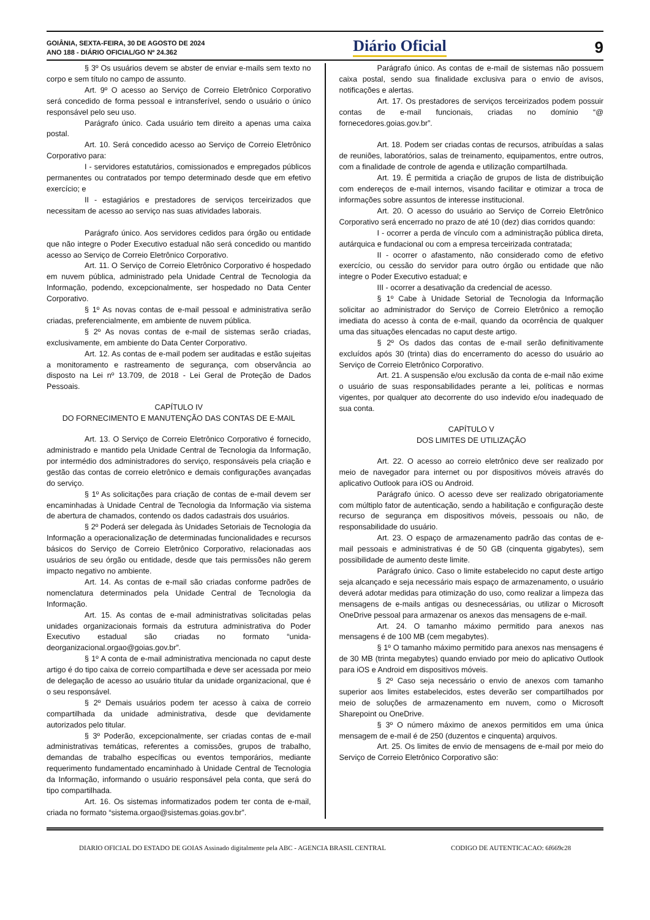GOIÂNIA, SEXTA-FEIRA, 30 DE AGOSTO DE 2024
ANO 188 - DIÁRIO OFICIAL/GO Nº 24.362
Diário Oficial
9
§ 3º Os usuários devem se abster de enviar e-mails sem texto no corpo e sem título no campo de assunto.
Art. 9º O acesso ao Serviço de Correio Eletrônico Corporativo será concedido de forma pessoal e intransferível, sendo o usuário o único responsável pelo seu uso.
Parágrafo único. Cada usuário tem direito a apenas uma caixa postal.
Art. 10. Será concedido acesso ao Serviço de Correio Eletrônico Corporativo para:
I - servidores estatutários, comissionados e empregados públicos permanentes ou contratados por tempo determinado desde que em efetivo exercício; e
II - estagiários e prestadores de serviços terceirizados que necessitam de acesso ao serviço nas suas atividades laborais.
Parágrafo único. Aos servidores cedidos para órgão ou entidade que não integre o Poder Executivo estadual não será concedido ou mantido acesso ao Serviço de Correio Eletrônico Corporativo.
Art. 11. O Serviço de Correio Eletrônico Corporativo é hospedado em nuvem pública, administrado pela Unidade Central de Tecnologia da Informação, podendo, excepcionalmente, ser hospedado no Data Center Corporativo.
§ 1º As novas contas de e-mail pessoal e administrativa serão criadas, preferencialmente, em ambiente de nuvem pública.
§ 2º As novas contas de e-mail de sistemas serão criadas, exclusivamente, em ambiente do Data Center Corporativo.
Art. 12. As contas de e-mail podem ser auditadas e estão sujeitas a monitoramento e rastreamento de segurança, com observância ao disposto na Lei nº 13.709, de 2018 - Lei Geral de Proteção de Dados Pessoais.
CAPÍTULO IV
DO FORNECIMENTO E MANUTENÇÃO DAS CONTAS DE E-MAIL
Art. 13. O Serviço de Correio Eletrônico Corporativo é fornecido, administrado e mantido pela Unidade Central de Tecnologia da Informação, por intermédio dos administradores do serviço, responsáveis pela criação e gestão das contas de correio eletrônico e demais configurações avançadas do serviço.
§ 1º As solicitações para criação de contas de e-mail devem ser encaminhadas à Unidade Central de Tecnologia da Informação via sistema de abertura de chamados, contendo os dados cadastrais dos usuários.
§ 2º Poderá ser delegada às Unidades Setoriais de Tecnologia da Informação a operacionalização de determinadas funcionalidades e recursos básicos do Serviço de Correio Eletrônico Corporativo, relacionadas aos usuários de seu órgão ou entidade, desde que tais permissões não gerem impacto negativo no ambiente.
Art. 14. As contas de e-mail são criadas conforme padrões de nomenclatura determinados pela Unidade Central de Tecnologia da Informação.
Art. 15. As contas de e-mail administrativas solicitadas pelas unidades organizacionais formais da estrutura administrativa do Poder Executivo estadual são criadas no formato “unida-deorganizacional.orgao@goias.gov.br”.
§ 1º A conta de e-mail administrativa mencionada no caput deste artigo é do tipo caixa de correio compartilhada e deve ser acessada por meio de delegação de acesso ao usuário titular da unidade organizacional, que é o seu responsável.
§ 2º Demais usuários podem ter acesso à caixa de correio compartilhada da unidade administrativa, desde que devidamente autorizados pelo titular.
§ 3º Poderão, excepcionalmente, ser criadas contas de e-mail administrativas temáticas, referentes a comissões, grupos de trabalho, demandas de trabalho específicas ou eventos temporários, mediante requerimento fundamentado encaminhado à Unidade Central de Tecnologia da Informação, informando o usuário responsável pela conta, que será do tipo compartilhada.
Art. 16. Os sistemas informatizados podem ter conta de e-mail, criada no formato “sistema.orgao@sistemas.goias.gov.br”.
Parágrafo único. As contas de e-mail de sistemas não possuem caixa postal, sendo sua finalidade exclusiva para o envio de avisos, notificações e alertas.
Art. 17. Os prestadores de serviços terceirizados podem possuir contas de e-mail funcionais, criadas no domínio “@ fornecedores.goias.gov.br”.
Art. 18. Podem ser criadas contas de recursos, atribuídas a salas de reuniões, laboratórios, salas de treinamento, equipamentos, entre outros, com a finalidade de controle de agenda e utilização compartilhada.
Art. 19. É permitida a criação de grupos de lista de distribuição com endereços de e-mail internos, visando facilitar e otimizar a troca de informações sobre assuntos de interesse institucional.
Art. 20. O acesso do usuário ao Serviço de Correio Eletrônico Corporativo será encerrado no prazo de até 10 (dez) dias corridos quando:
I - ocorrer a perda de vínculo com a administração pública direta, autárquica e fundacional ou com a empresa terceirizada contratada;
II - ocorrer o afastamento, não considerado como de efetivo exercício, ou cessão do servidor para outro órgão ou entidade que não integre o Poder Executivo estadual; e
III - ocorrer a desativação da credencial de acesso.
§ 1º Cabe à Unidade Setorial de Tecnologia da Informação solicitar ao administrador do Serviço de Correio Eletrônico a remoção imediata do acesso à conta de e-mail, quando da ocorrência de qualquer uma das situações elencadas no caput deste artigo.
§ 2º Os dados das contas de e-mail serão definitivamente excluídos após 30 (trinta) dias do encerramento do acesso do usuário ao Serviço de Correio Eletrônico Corporativo.
Art. 21. A suspensão e/ou exclusão da conta de e-mail não exime o usuário de suas responsabilidades perante a lei, políticas e normas vigentes, por qualquer ato decorrente do uso indevido e/ou inadequado de sua conta.
CAPÍTULO V
DOS LIMITES DE UTILIZAÇÃO
Art. 22. O acesso ao correio eletrônico deve ser realizado por meio de navegador para internet ou por dispositivos móveis através do aplicativo Outlook para iOS ou Android.
Parágrafo único. O acesso deve ser realizado obrigatoriamente com múltiplo fator de autenticação, sendo a habilitação e configuração deste recurso de segurança em dispositivos móveis, pessoais ou não, de responsabilidade do usuário.
Art. 23. O espaço de armazenamento padrão das contas de e-mail pessoais e administrativas é de 50 GB (cinquenta gigabytes), sem possibilidade de aumento deste limite.
Parágrafo único. Caso o limite estabelecido no caput deste artigo seja alcançado e seja necessário mais espaço de armazenamento, o usuário deverá adotar medidas para otimização do uso, como realizar a limpeza das mensagens de e-mails antigas ou desnecessárias, ou utilizar o Microsoft OneDrive pessoal para armazenar os anexos das mensagens de e-mail.
Art. 24. O tamanho máximo permitido para anexos nas mensagens é de 100 MB (cem megabytes).
§ 1º O tamanho máximo permitido para anexos nas mensagens é de 30 MB (trinta megabytes) quando enviado por meio do aplicativo Outlook para iOS e Android em dispositivos móveis.
§ 2º Caso seja necessário o envio de anexos com tamanho superior aos limites estabelecidos, estes deverão ser compartilhados por meio de soluções de armazenamento em nuvem, como o Microsoft Sharepoint ou OneDrive.
§ 3º O número máximo de anexos permitidos em uma única mensagem de e-mail é de 250 (duzentos e cinquenta) arquivos.
Art. 25. Os limites de envio de mensagens de e-mail por meio do Serviço de Correio Eletrônico Corporativo são:
DIARIO OFICIAL DO ESTADO DE GOIAS Assinado digitalmente pela ABC - AGENCIA BRASIL CENTRAL CODIGO DE AUTENTICACAO: 6f669c28